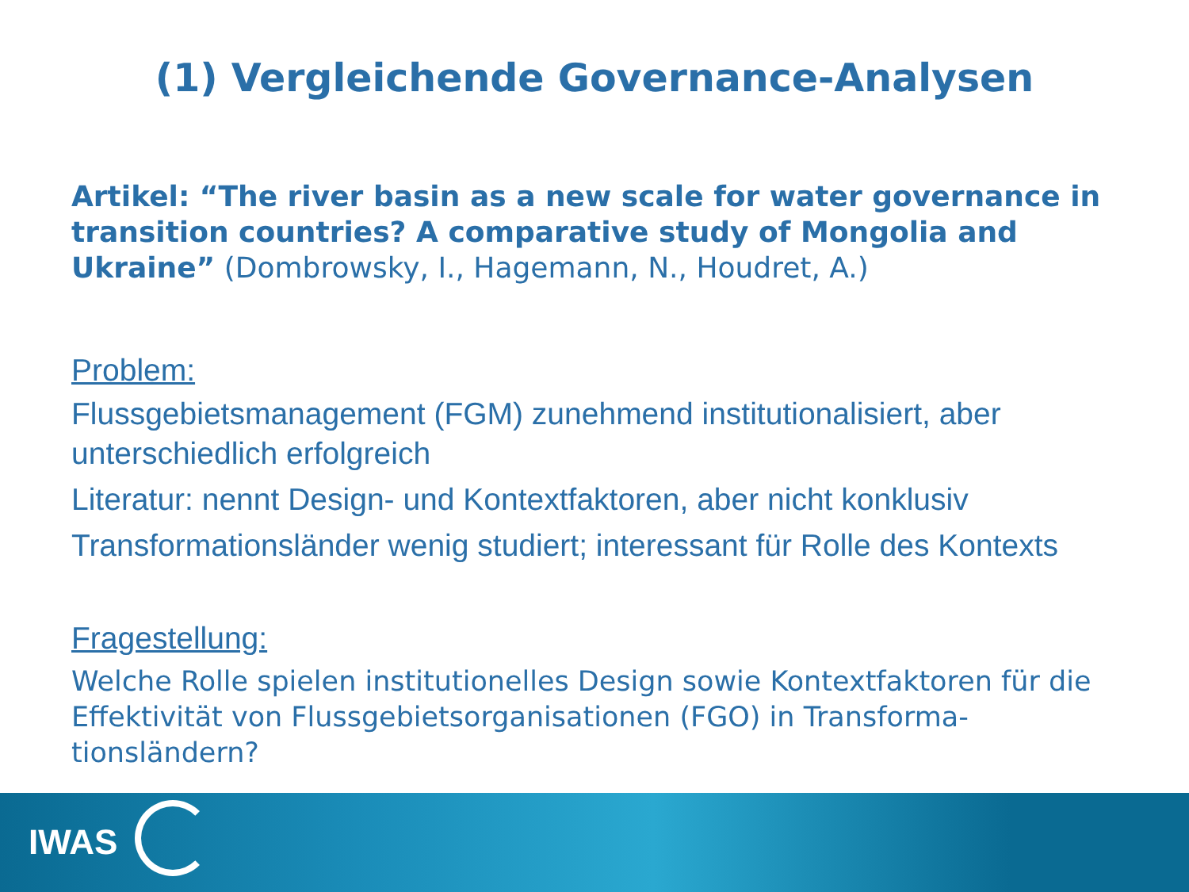(1) Vergleichende Governance-Analysen
Artikel: “The river basin as a new scale for water governance in transition countries? A comparative study of Mongolia and Ukraine” (Dombrowsky, I., Hagemann, N., Houdret, A.)
Problem:
Flussgebietsmanagement (FGM) zunehmend institutionalisiert, aber unterschiedlich erfolgreich
Literatur: nennt Design- und Kontextfaktoren, aber nicht konklusiv
Transformationsländer wenig studiert; interessant für Rolle des Kontexts
Fragestellung:
Welche Rolle spielen institutionelles Design sowie Kontextfaktoren für die Effektivität von Flussgebietsorganisationen (FGO) in Transforma-tionsländern?
IWAS